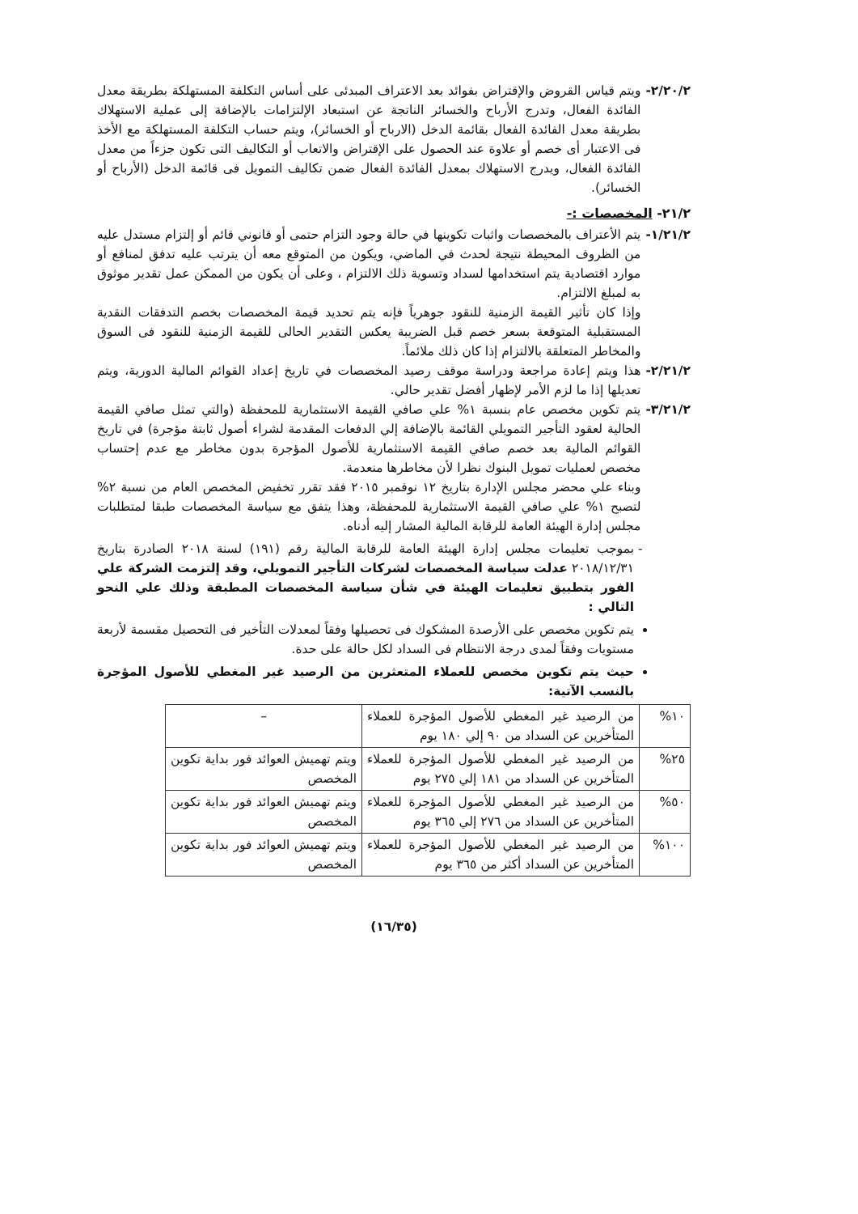٢/٢٠/٢- ويتم قياس القروض والإقتراض بفوائد بعد الاعتراف المبدئى على أساس التكلفة المستهلكة بطريقة معدل الفائدة الفعال، وتدرج الأرباح والخسائر الناتجة عن استبعاد الإلتزامات بالإضافة إلى عملية الاستهلاك بطريقة معدل الفائدة الفعال بقائمة الدخل (الارباح أو الخسائر)، ويتم حساب التكلفة المستهلكة مع الأخذ فى الاعتبار أى خصم أو علاوة عند الحصول على الإقتراض والاتعاب أو التكاليف التى تكون جزءاً من معدل الفائدة الفعال، ويدرج الاستهلاك بمعدل الفائدة الفعال ضمن تكاليف التمويل فى قائمة الدخل (الأرباح أو الخسائر).
٢١/٢- المخصصات :-
١/٢١/٢- يتم الأعتراف بالمخصصات واثبات تكوينها في حالة وجود التزام حتمى أو قانوني قائم أو إلتزام مستدل عليه من الظروف المحيطة نتيجة لحدث في الماضي، ويكون من المتوقع معه أن يترتب عليه تدفق لمنافع أو موارد اقتصادية يتم استخدامها لسداد وتسوية ذلك الالتزام ، وعلى أن يكون من الممكن عمل تقدير موثوق به لمبلغ الالتزام.
وإذا كان تأثير القيمة الزمنية للنقود جوهرياً فإنه يتم تحديد قيمة المخصصات بخصم التدفقات النقدية المستقبلية المتوقعة بسعر خصم قبل الضريبة يعكس التقدير الحالى للقيمة الزمنية للنقود فى السوق والمخاطر المتعلقة بالالتزام إذا كان ذلك ملائماً.
٢/٢١/٢- هذا ويتم إعادة مراجعة ودراسة موقف رصيد المخصصات في تاريخ إعداد القوائم المالية الدورية، ويتم تعديلها إذا ما لزم الأمر لإظهار أفضل تقدير حالي.
٣/٢١/٢- يتم تكوين مخصص عام بنسبة ١% علي صافي القيمة الاستثمارية للمحفظة (والتي تمثل صافي القيمة الحالية لعقود التأجير التمويلي القائمة بالإضافة إلي الدفعات المقدمة لشراء أصول ثابتة مؤجرة) في تاريخ القوائم المالية بعد خصم صافي القيمة الاستثمارية للأصول المؤجرة بدون مخاطر مع عدم إحتساب مخصص لعمليات تمويل البنوك نظرا لأن مخاطرها منعدمة.
وبناء علي محضر مجلس الإدارة بتاريخ ١٢ نوفمبر ٢٠١٥ فقد تقرر تخفيض المخصص العام من نسبة ٢% لتصبح ١% علي صافي القيمة الاستثمارية للمحفظة، وهذا يتفق مع سياسة المخصصات طبقا لمتطلبات مجلس إدارة الهيئة العامة للرقابة المالية المشار إليه أدناه.
بموجب تعليمات مجلس إدارة الهيئة العامة للرقابة المالية رقم (١٩١) لسنة ٢٠١٨ الصادرة بتاريخ ٢٠١٨/١٢/٣١ عدلت سياسة المخصصات لشركات التأجير التمويلي، وقد إلتزمت الشركة علي الفور بتطبيق تعليمات الهيئة في شأن سياسة المخصصات المطبقة وذلك علي النحو التالي :
يتم تكوين مخصص على الأرصدة المشكوك فى تحصيلها وفقاً لمعدلات التأخير فى التحصيل مقسمة لأربعة مستويات وفقاً لمدى درجة الانتظام فى السداد لكل حالة على حدة.
حيث يتم تكوين مخصص للعملاء المتعثرين من الرصيد غير المغطي للأصول المؤجرة بالنسب الآتية:
| ١٠% | من الرصيد غير المغطي للأصول المؤجرة للعملاء المتأخرين عن السداد من ٩٠ إلي ١٨٠ يوم | – |
| ٢٥% | من الرصيد غير المغطي للأصول المؤجرة للعملاء المتأخرين عن السداد من ١٨١ إلي ٢٧٥ يوم | ويتم تهميش العوائد فور بداية تكوين المخصص |
| ٥٠% | من الرصيد غير المغطي للأصول المؤجرة للعملاء المتأخرين عن السداد من ٢٧٦ إلي ٣٦٥ يوم | ويتم تهميش العوائد فور بداية تكوين المخصص |
| ١٠٠% | من الرصيد غير المغطي للأصول المؤجرة للعملاء المتأخرين عن السداد أكثر من ٣٦٥ يوم | ويتم تهميش العوائد فور بداية تكوين المخصص |
(١٦/٣٥)